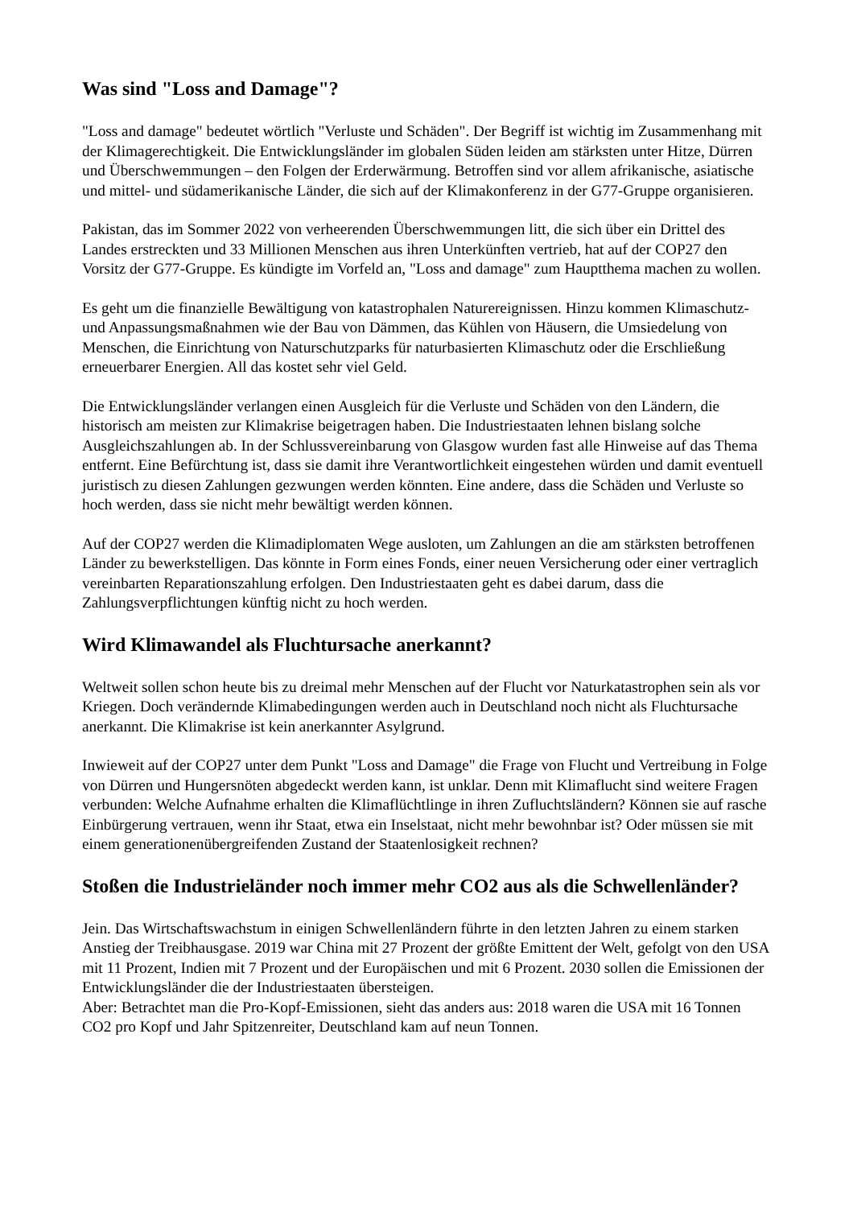Was sind "Loss and Damage"?
"Loss and damage" bedeutet wörtlich "Verluste und Schäden". Der Begriff ist wichtig im Zusammenhang mit der Klimagerechtigkeit. Die Entwicklungsländer im globalen Süden leiden am stärksten unter Hitze, Dürren und Überschwemmungen – den Folgen der Erderwärmung. Betroffen sind vor allem afrikanische, asiatische und mittel- und südamerikanische Länder, die sich auf der Klimakonferenz in der G77-Gruppe organisieren.
Pakistan, das im Sommer 2022 von verheerenden Überschwemmungen litt, die sich über ein Drittel des Landes erstreckten und 33 Millionen Menschen aus ihren Unterkünften vertrieb, hat auf der COP27 den Vorsitz der G77-Gruppe. Es kündigte im Vorfeld an, "Loss and damage" zum Hauptthema machen zu wollen.
Es geht um die finanzielle Bewältigung von katastrophalen Naturereignissen. Hinzu kommen Klimaschutz- und Anpassungsmaßnahmen wie der Bau von Dämmen, das Kühlen von Häusern, die Umsiedelung von Menschen, die Einrichtung von Naturschutzparks für naturbasierten Klimaschutz oder die Erschließung erneuerbarer Energien. All das kostet sehr viel Geld.
Die Entwicklungsländer verlangen einen Ausgleich für die Verluste und Schäden von den Ländern, die historisch am meisten zur Klimakrise beigetragen haben. Die Industriestaaten lehnen bislang solche Ausgleichszahlungen ab. In der Schlussvereinbarung von Glasgow wurden fast alle Hinweise auf das Thema entfernt. Eine Befürchtung ist, dass sie damit ihre Verantwortlichkeit eingestehen würden und damit eventuell juristisch zu diesen Zahlungen gezwungen werden könnten. Eine andere, dass die Schäden und Verluste so hoch werden, dass sie nicht mehr bewältigt werden können.
Auf der COP27 werden die Klimadiplomaten Wege ausloten, um Zahlungen an die am stärksten betroffenen Länder zu bewerkstelligen. Das könnte in Form eines Fonds, einer neuen Versicherung oder einer vertraglich vereinbarten Reparationszahlung erfolgen. Den Industriestaaten geht es dabei darum, dass die Zahlungsverpflichtungen künftig nicht zu hoch werden.
Wird Klimawandel als Fluchtursache anerkannt?
Weltweit sollen schon heute bis zu dreimal mehr Menschen auf der Flucht vor Naturkatastrophen sein als vor Kriegen. Doch verändernde Klimabedingungen werden auch in Deutschland noch nicht als Fluchtursache anerkannt. Die Klimakrise ist kein anerkannter Asylgrund.
Inwieweit auf der COP27 unter dem Punkt "Loss and Damage" die Frage von Flucht und Vertreibung in Folge von Dürren und Hungersnöten abgedeckt werden kann, ist unklar. Denn mit Klimaflucht sind weitere Fragen verbunden: Welche Aufnahme erhalten die Klimaflüchtlinge in ihren Zufluchtsländern? Können sie auf rasche Einbürgerung vertrauen, wenn ihr Staat, etwa ein Inselstaat, nicht mehr bewohnbar ist? Oder müssen sie mit einem generationenübergreifenden Zustand der Staatenlosigkeit rechnen?
Stoßen die Industrieländer noch immer mehr CO2 aus als die Schwellenländer?
Jein. Das Wirtschaftswachstum in einigen Schwellenländern führte in den letzten Jahren zu einem starken Anstieg der Treibhausgase. 2019 war China mit 27 Prozent der größte Emittent der Welt, gefolgt von den USA mit 11 Prozent, Indien mit 7 Prozent und der Europäischen und mit 6 Prozent. 2030 sollen die Emissionen der Entwicklungsländer die der Industriestaaten übersteigen.
Aber: Betrachtet man die Pro-Kopf-Emissionen, sieht das anders aus: 2018 waren die USA mit 16 Tonnen CO2 pro Kopf und Jahr Spitzenreiter, Deutschland kam auf neun Tonnen.